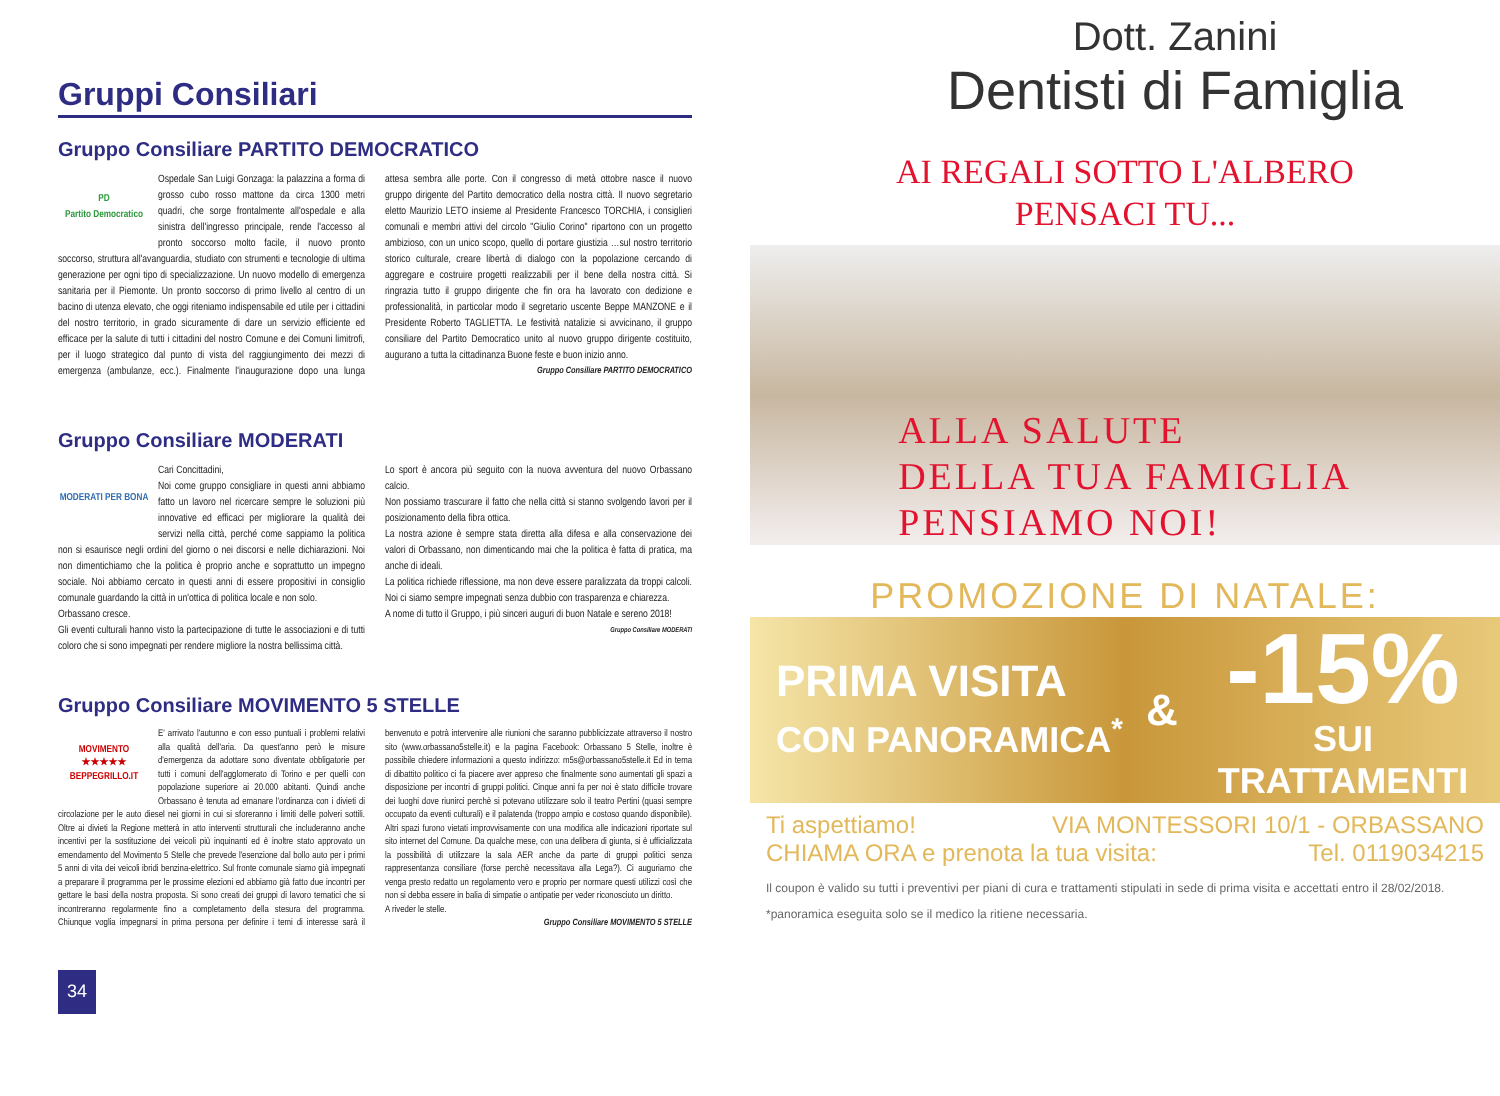Gruppi Consiliari
Gruppo Consiliare PARTITO DEMOCRATICO
PD
Partito Democratico
Ospedale San Luigi Gonzaga: la palazzina a forma di grosso cubo rosso mattone da circa 1300 metri quadri, che sorge frontalmente all'ospedale e alla sinistra dell'ingresso principale, rende l'accesso al pronto soccorso molto facile, il nuovo pronto soccorso, struttura all'avanguardia, studiato con strumenti e tecnologie di ultima generazione per ogni tipo di specializzazione. Un nuovo modello di emergenza sanitaria per il Piemonte. Un pronto soccorso di primo livello al centro di un bacino di utenza elevato, che oggi riteniamo indispensabile ed utile per i cittadini del nostro territorio, in grado sicuramente di dare un servizio efficiente ed efficace per la salute di tutti i cittadini del nostro Comune e dei Comuni limitrofi, per il luogo strategico dal punto di vista del raggiungimento dei mezzi di emergenza (ambulanze, ecc.). Finalmente l'inaugurazione dopo una lunga attesa sembra alle porte. Con il congresso di metà ottobre nasce il nuovo gruppo dirigente del Partito democratico della nostra città. Il nuovo segretario eletto Maurizio LETO insieme al Presidente Francesco TORCHIA, i consiglieri comunali e membri attivi del circolo "Giulio Corino" ripartono con un progetto ambizioso, con un unico scopo, quello di portare giustizia …sul nostro territorio storico culturale, creare libertà di dialogo con la popolazione cercando di aggregare e costruire progetti realizzabili per il bene della nostra città. Si ringrazia tutto il gruppo dirigente che fin ora ha lavorato con dedizione e professionalità, in particolar modo il segretario uscente Beppe MANZONE e il Presidente Roberto TAGLIETTA. Le festività natalizie si avvicinano, il gruppo consiliare del Partito Democratico unito al nuovo gruppo dirigente costituito, augurano a tutta la cittadinanza Buone feste e buon inizio anno.
Gruppo Consiliare PARTITO DEMOCRATICO
Gruppo Consiliare MODERATI
MODERATI PER BONA
Cari Concittadini,
Noi come gruppo consigliare in questi anni abbiamo fatto un lavoro nel ricercare sempre le soluzioni più innovative ed efficaci per migliorare la qualità dei servizi nella città, perché come sappiamo la politica non si esaurisce negli ordini del giorno o nei discorsi e nelle dichiarazioni. Noi non dimentichiamo che la politica è proprio anche e soprattutto un impegno sociale. Noi abbiamo cercato in questi anni di essere propositivi in consiglio comunale guardando la città in un'ottica di politica locale e non solo.
Orbassano cresce.
Gli eventi culturali hanno visto la partecipazione di tutte le associazioni e di tutti coloro che si sono impegnati per rendere migliore la nostra bellissima città.
Lo sport è ancora più seguito con la nuova avventura del nuovo Orbassano calcio.
Non possiamo trascurare il fatto che nella città si stanno svolgendo lavori per il posizionamento della fibra ottica.
La nostra azione è sempre stata diretta alla difesa e alla conservazione dei valori di Orbassano, non dimenticando mai che la politica è fatta di pratica, ma anche di ideali.
La politica richiede riflessione, ma non deve essere paralizzata da troppi calcoli. Noi ci siamo sempre impegnati senza dubbio con trasparenza e chiarezza.
A nome di tutto il Gruppo, i più sinceri auguri di buon Natale e sereno 2018!
Gruppo Consiliare MODERATI
Gruppo Consiliare MOVIMENTO 5 STELLE
MOVIMENTO ★★★★★ BEPPEGRILLO.IT
E' arrivato l'autunno e con esso puntuali i problemi relativi alla qualità dell'aria. Da quest'anno però le misure d'emergenza da adottare sono diventate obbligatorie per tutti i comuni dell'agglomerato di Torino e per quelli con popolazione superiore ai 20.000 abitanti. Quindi anche Orbassano è tenuta ad emanare l'ordinanza con i divieti di circolazione per le auto diesel nei giorni in cui si sforeranno i limiti delle polveri sottili. Oltre ai divieti la Regione metterà in atto interventi strutturali che includeranno anche incentivi per la sostituzione dei veicoli più inquinanti ed è inoltre stato approvato un emendamento del Movimento 5 Stelle che prevede l'esenzione dal bollo auto per i primi 5 anni di vita dei veicoli ibridi benzina-elettrico. Sul fronte comunale siamo già impegnati a preparare il programma per le prossime elezioni ed abbiamo già fatto due incontri per gettare le basi della nostra proposta. Si sono creati dei gruppi di lavoro tematici che si incontreranno regolarmente fino a completamento della stesura del programma. Chiunque voglia impegnarsi in prima persona per definire i temi di interesse sarà il benvenuto e potrà intervenire alle riunioni che saranno pubblicizzate attraverso il nostro sito (www.orbassano5stelle.it) e la pagina Facebook: Orbassano 5 Stelle, inoltre è possibile chiedere informazioni a questo indirizzo: m5s@orbassano5stelle.it Ed in tema di dibattito politico ci fa piacere aver appreso che finalmente sono aumentati gli spazi a disposizione per incontri di gruppi politici. Cinque anni fa per noi è stato difficile trovare dei luoghi dove riunirci perchè si potevano utilizzare solo il teatro Pertini (quasi sempre occupato da eventi culturali) e il palatenda (troppo ampio e costoso quando disponibile). Altri spazi furono vietati improvvisamente con una modifica alle indicazioni riportate sul sito internet del Comune. Da qualche mese, con una delibera di giunta, si è ufficializzata la possibilità di utilizzare la sala AER anche da parte di gruppi politici senza rappresentanza consiliare (forse perchè necessitava alla Lega?). Ci auguriamo che venga presto redatto un regolamento vero e proprio per normare questi utilizzi così che non si debba essere in balia di simpatie o antipatie per veder riconosciuto un diritto.
A riveder le stelle.
Gruppo Consiliare MOVIMENTO 5 STELLE
34
Dott. Zanini
Dentisti di Famiglia
AI REGALI SOTTO L'ALBERO
PENSACI TU...
ALLA SALUTE
DELLA TUA FAMIGLIA
PENSIAMO NOI!
PROMOZIONE DI NATALE:
PRIMA VISITA
CON PANORAMICA<sup>*</sup>
&
-15%
SUI TRATTAMENTI
Ti aspettiamo! VIA MONTESSORI 10/1 - ORBASSANO
CHIAMA ORA e prenota la tua visita: Tel. 0119034215
Il coupon è valido su tutti i preventivi per piani di cura e trattamenti stipulati in sede di prima visita e accettati entro il 28/02/2018.
*panoramica eseguita solo se il medico la ritiene necessaria.